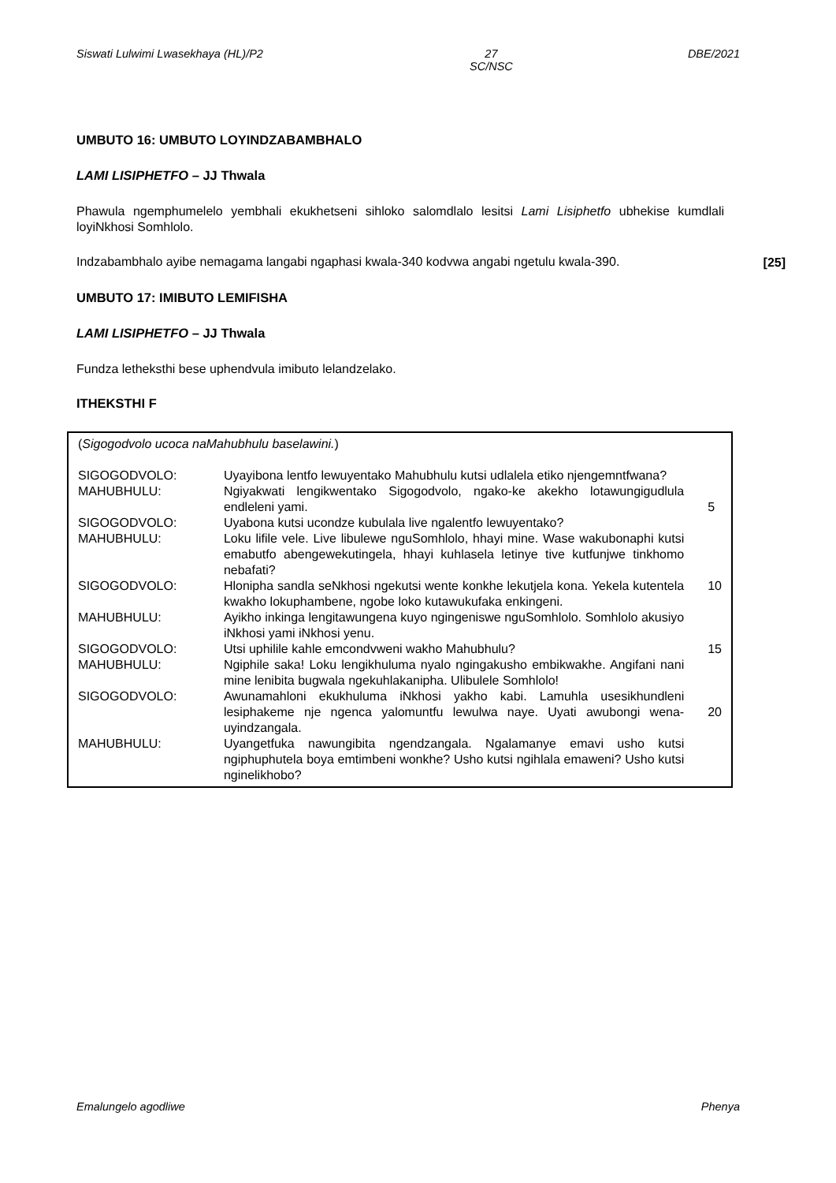Siswati Lulwimi Lwasekhaya (HL)/P2 27
SC/NSC DBE/2021
UMBUTO 16: UMBUTO LOYINDZABAMBHALO
LAMI LISIPHETFO – JJ Thwala
Phawula ngemphumelelo yembhali ekukhetseni sihloko salomdlalo lesitsi Lami Lisiphetfo ubhekise kumdlali loyiNkhosi Somhlolo.
Indzabambhalo ayibe nemagama langabi ngaphasi kwala-340 kodvwa angabi ngetulu kwala-390.
[25]
UMBUTO 17: IMIBUTO LEMIFISHA
LAMI LISIPHETFO – JJ Thwala
Fundza letheksthi bese uphendvula imibuto lelandzelako.
ITHEKSTHI F
(Sigogodvolo ucoca naMahubhulu baselawini.)
| SIGOGODVOLO: | Uyayibona lentfo lewuyentako Mahubhulu kutsi udlalela etiko njengemntfwana? | |
| MAHUBHULU: | Ngiyakwati lengikwentako Sigogodvolo, ngako-ke akekho lotawungigudlula endleleni yami. | 5 |
| SIGOGODVOLO: | Uyabona kutsi ucondze kubulala live ngalentfo lewuyentako? | |
| MAHUBHULU: | Loku lifile vele. Live libulewe nguSomhlolo, hhayi mine. Wase wakubonaphi kutsi emabutfo abengewekutingela, hhayi kuhlasela letinye tive kutfunjwe tinkhomo nebafati? | |
| SIGOGODVOLO: | Hlonipha sandla seNkhosi ngekutsi wente konkhe lekutjela kona. Yekela kutentela kwakho lokuphambene, ngobe loko kutawukufaka enkingeni. | 10 |
| MAHUBHULU: | Ayikho inkinga lengitawungena kuyo ngingeniswe nguSomhlolo. Somhlolo akusiyo iNkhosi yami iNkhosi yenu. | |
| SIGOGODVOLO: | Utsi uphilile kahle emcondvweni wakho Mahubhulu? | 15 |
| MAHUBHULU: | Ngiphile saka! Loku lengikhuluma nyalo ngingakusho embikwakhe. Angifani nani mine lenibita bugwala ngekuhlakanipha. Ulibulele Somhlolo! | |
| SIGOGODVOLO: | Awunamahloni ekukhuluma iNkhosi yakho kabi. Lamuhla usesikhundleni lesiphakeme nje ngenca yalomuntfu lewulwa naye. Uyati awubongi wena-uyindzangala. | 20 |
| MAHUBHULU: | Uyangetfuka nawungibita ngendzangala. Ngalamanye emavi usho kutsi ngiphuphutela boya emtimbeni wonkhe? Usho kutsi ngihlala emaweni? Usho kutsi nginelikhobo? | |
Emalungelo agodliwe Phenya